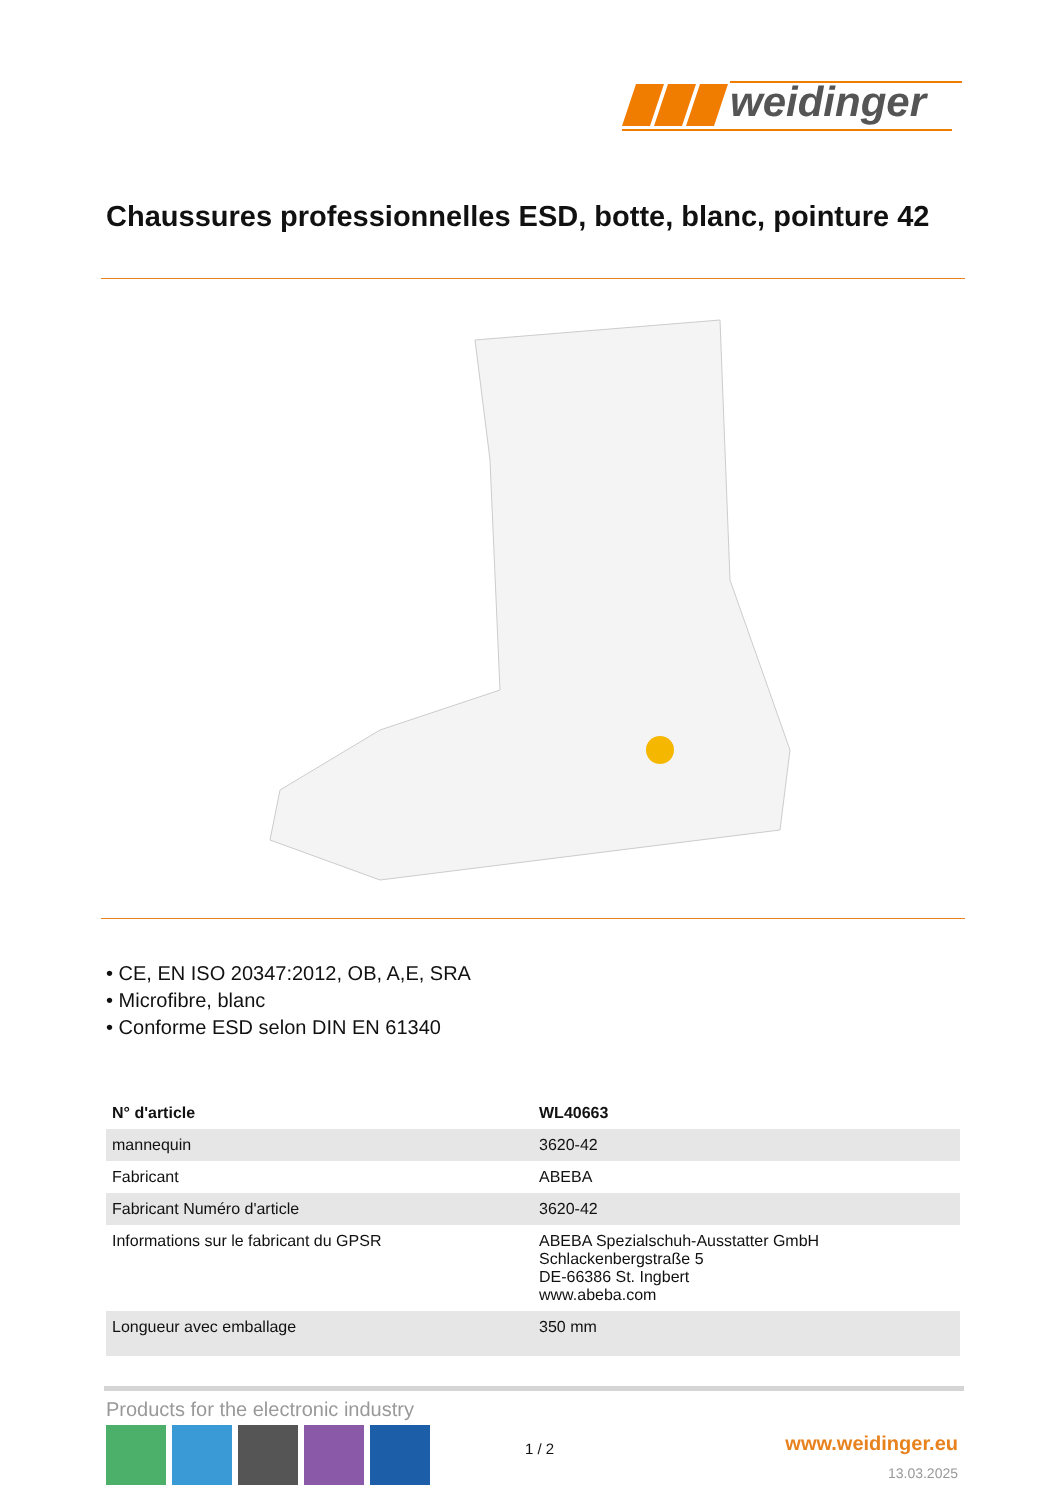weidinger
Chaussures professionnelles ESD, botte, blanc, pointure 42
• CE, EN ISO 20347:2012, OB, A,E, SRA
• Microfibre, blanc
• Conforme ESD selon DIN EN 61340
| N° d'article | WL40663 |
| --- | --- |
| mannequin | 3620-42 |
| Fabricant | ABEBA |
| Fabricant Numéro d'article | 3620-42 |
| Informations sur le fabricant du GPSR | ABEBA Spezialschuh-Ausstatter GmbH Schlackenbergstraße 5 DE-66386 St. Ingbert www.abeba.com |
| Longueur avec emballage | 350 mm |
Products for the electronic industry
1 / 2 www.weidinger.eu
13.03.2025